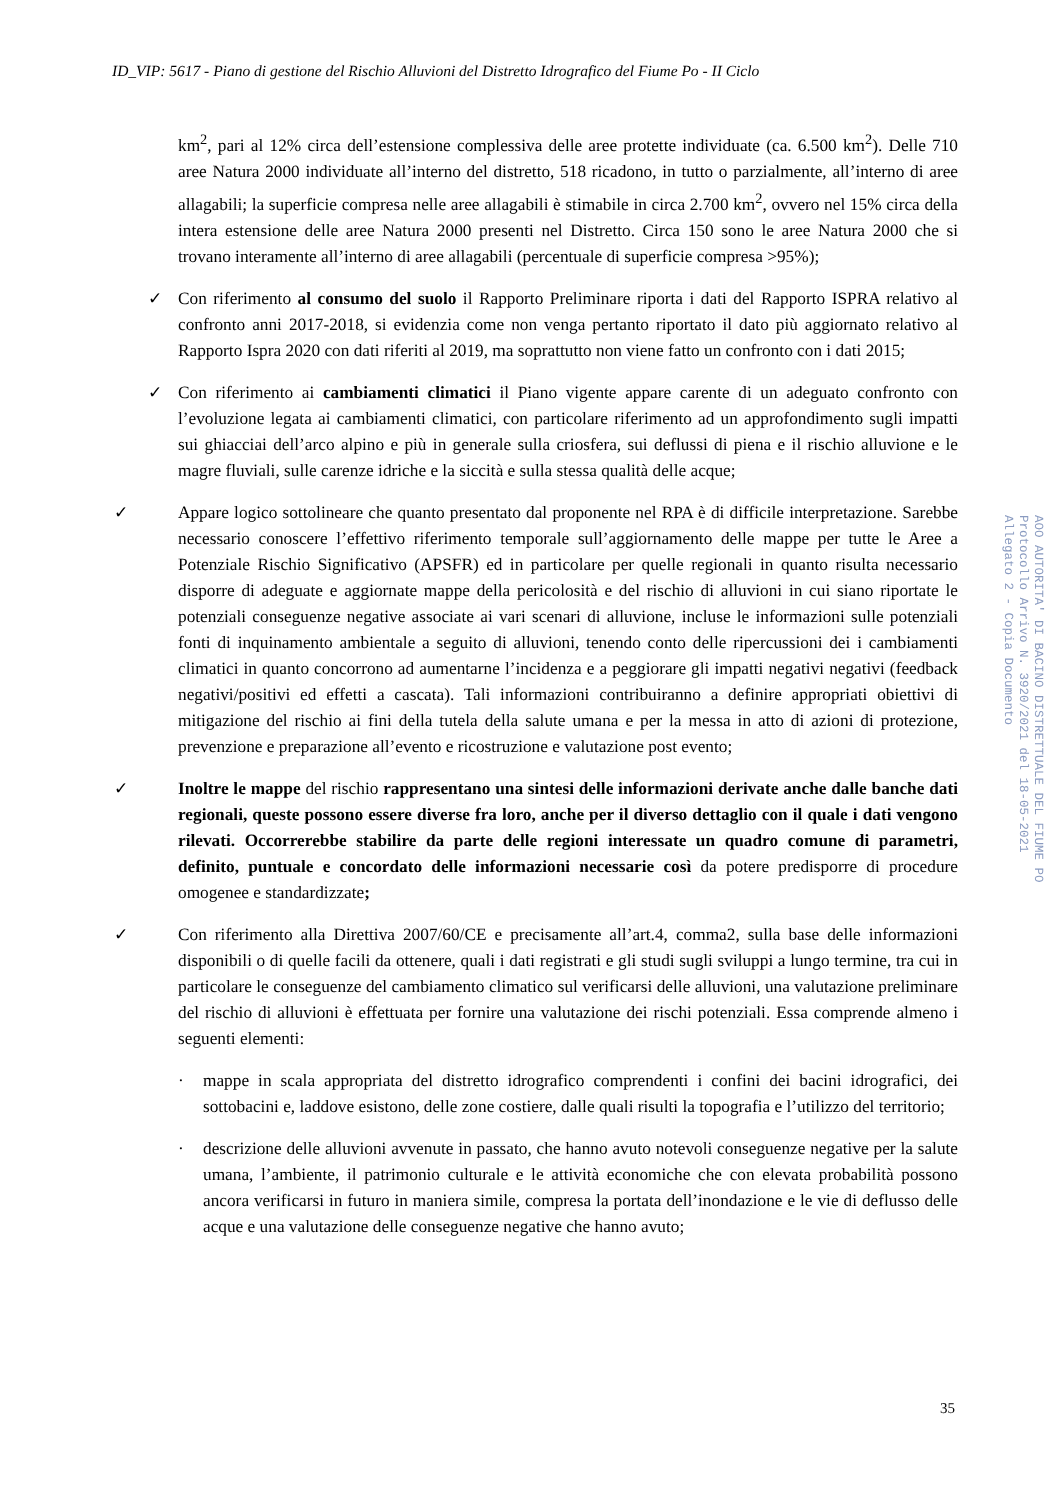ID_VIP: 5617 - Piano di gestione del Rischio Alluvioni del Distretto Idrografico del Fiume Po - II Ciclo
km<sup>2</sup>, pari al 12% circa dell’estensione complessiva delle aree protette individuate (ca. 6.500 km<sup>2</sup>). Delle 710 aree Natura 2000 individuate all’interno del distretto, 518 ricadono, in tutto o parzialmente, all’interno di aree allagabili; la superficie compresa nelle aree allagabili è stimabile in circa 2.700 km<sup>2</sup>, ovvero nel 15% circa della intera estensione delle aree Natura 2000 presenti nel Distretto. Circa 150 sono le aree Natura 2000 che si trovano interamente all’interno di aree allagabili (percentuale di superficie compresa >95%);
✓ Con riferimento al consumo del suolo il Rapporto Preliminare riporta i dati del Rapporto ISPRA relativo al confronto anni 2017-2018, si evidenzia come non venga pertanto riportato il dato più aggiornato relativo al Rapporto Ispra 2020 con dati riferiti al 2019, ma soprattutto non viene fatto un confronto con i dati 2015;
✓ Con riferimento ai cambiamenti climatici il Piano vigente appare carente di un adeguato confronto con l’evoluzione legata ai cambiamenti climatici, con particolare riferimento ad un approfondimento sugli impatti sui ghiacciai dell’arco alpino e più in generale sulla criosfera, sui deflussi di piena e il rischio alluvione e le magre fluviali, sulle carenze idriche e la siccità e sulla stessa qualità delle acque;
✓ Appare logico sottolineare che quanto presentato dal proponente nel RPA è di difficile interpretazione. Sarebbe necessario conoscere l’effettivo riferimento temporale sull’aggiornamento delle mappe per tutte le Aree a Potenziale Rischio Significativo (APSFR) ed in particolare per quelle regionali in quanto risulta necessario disporre di adeguate e aggiornate mappe della pericolosità e del rischio di alluvioni in cui siano riportate le potenziali conseguenze negative associate ai vari scenari di alluvione, incluse le informazioni sulle potenziali fonti di inquinamento ambientale a seguito di alluvioni, tenendo conto delle ripercussioni dei i cambiamenti climatici in quanto concorrono ad aumentarne l’incidenza e a peggiorare gli impatti negativi negativi (feedback negativi/positivi ed effetti a cascata). Tali informazioni contribuiranno a definire appropriati obiettivi di mitigazione del rischio ai fini della tutela della salute umana e per la messa in atto di azioni di protezione, prevenzione e preparazione all’evento e ricostruzione e valutazione post evento;
✓ Inoltre le mappe del rischio rappresentano una sintesi delle informazioni derivate anche dalle banche dati regionali, queste possono essere diverse fra loro, anche per il diverso dettaglio con il quale i dati vengono rilevati. Occorrerebbe stabilire da parte delle regioni interessate un quadro comune di parametri, definito, puntuale e concordato delle informazioni necessarie così da potere predisporre di procedure omogenee e standardizzate;
✓ Con riferimento alla Direttiva 2007/60/CE e precisamente all’art.4, comma2, sulla base delle informazioni disponibili o di quelle facili da ottenere, quali i dati registrati e gli studi sugli sviluppi a lungo termine, tra cui in particolare le conseguenze del cambiamento climatico sul verificarsi delle alluvioni, una valutazione preliminare del rischio di alluvioni è effettuata per fornire una valutazione dei rischi potenziali. Essa comprende almeno i seguenti elementi:
· mappe in scala appropriata del distretto idrografico comprendenti i confini dei bacini idrografici, dei sottobacini e, laddove esistono, delle zone costiere, dalle quali risulti la topografia e l’utilizzo del territorio;
· descrizione delle alluvioni avvenute in passato, che hanno avuto notevoli conseguenze negative per la salute umana, l’ambiente, il patrimonio culturale e le attività economiche che con elevata probabilità possono ancora verificarsi in futuro in maniera simile, compresa la portata dell’inondazione e le vie di deflusso delle acque e una valutazione delle conseguenze negative che hanno avuto;
35
AOO AUTORITA' DI BACINO DISTRETTUALE DEL FIUME PO
Protocollo Arrivo N. 3920/2021 del 18-05-2021
Allegato 2 - Copia Documento